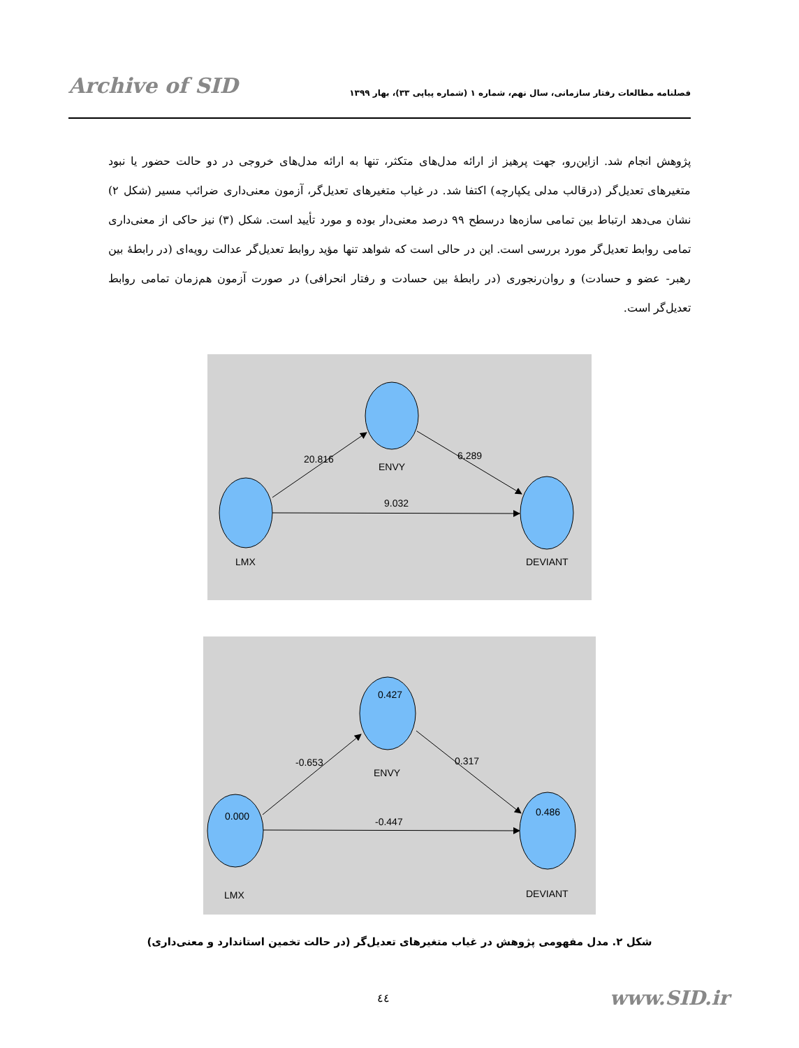Archive of SID
فصلنامه مطالعات رفتار سازمانی، سال نهم، شماره ۱ (شماره پیاپی ۳۳)، بهار ۱۳۹۹
پژوهش انجام شد. ازاین‌رو، جهت پرهیز از ارائه مدل‌های متکثر، تنها به ارائه مدل‌های خروجی در دو حالت حضور یا نبود متغیرهای تعدیل‌گر (درقالب مدلی یکپارچه) اکتفا شد. در غیاب متغیرهای تعدیل‌گر، آزمون معنی‌داری ضرائب مسیر (شکل ۲) نشان می‌دهد ارتباط بین تمامی سازه‌ها درسطح ۹۹ درصد معنی‌دار بوده و مورد تأیید است. شکل (۳) نیز حاکی از معنی‌داری تمامی روابط تعدیل‌گر مورد بررسی است. این در حالی است که شواهد تنها مؤید روابط تعدیل‌گر عدالت رویه‌ای (در رابطهٔ بین رهبر- عضو و حسادت) و روان‌رنجوری (در رابطهٔ بین حسادت و رفتار انحرافی) در صورت آزمون هم‌زمان تمامی روابط تعدیل‌گر است.
20.816
ENVY
6.289
9.032
LMX
DEVIANT
0.427
0.000
0.486
-0.653
ENVY
0.317
-0.447
LMX
DEVIANT
شکل ۲. مدل مفهومی پژوهش در غیاب متغیرهای تعدیل‌گر (در حالت تخمین استاندارد و معنی‌داری)
٤٤ www.SID.ir